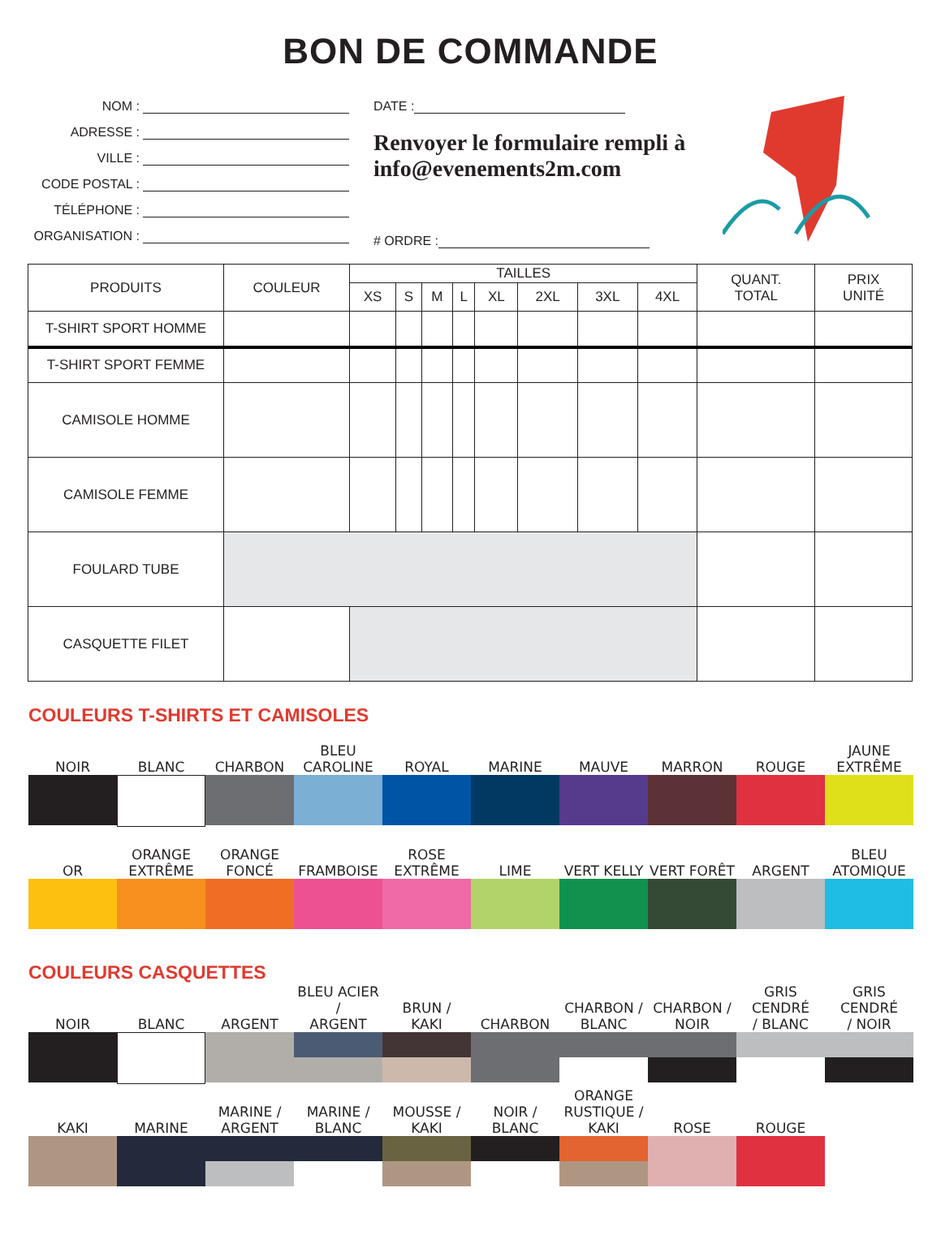BON DE COMMANDE
NOM :
ADRESSE :
VILLE :
CODE POSTAL :
TÉLÉPHONE :
ORGANISATION :
DATE :
Renvoyer le formulaire rempli à
info@evenements2m.com
# ORDRE :
| PRODUITS | COULEUR | TAILLES | | | | | | | | QUANT. TOTAL | PRIX UNITÉ |
| --- | --- | --- | --- | --- | --- | --- | --- | --- | --- | --- | --- |
| | | XS | S | M | L | XL | 2XL | 3XL | 4XL | | |
| T-SHIRT SPORT HOMME | | | | | | | | | | | |
| T-SHIRT SPORT FEMME | | | | | | | | | | | |
| CAMISOLE HOMME | | | | | | | | | | | |
| CAMISOLE FEMME | | | | | | | | | | | |
| FOULARD TUBE | | | | | | | | | | | |
| CASQUETTE FILET | | | | | | | | | | | |
COULEURS T-SHIRTS ET CAMISOLES
NOIR
BLANC
CHARBON
BLEU CAROLINE
ROYAL
MARINE
MAUVE
MARRON
ROUGE
JAUNE
EXTRÊME
OR
ORANGE
EXTRÊME
ORANGE
FONCÉ
FRAMBOISE
ROSE EXTRÊME
LIME
VERT KELLY
VERT FORÊT
ARGENT
BLEU ATOMIQUE
COULEURS CASQUETTES
NOIR
BLANC
ARGENT
BLEU ACIER /
ARGENT
BRUN /
KAKI
CHARBON
CHARBON /
BLANC
CHARBON /
NOIR
GRIS CENDRÉ
/ BLANC
GRIS CENDRÉ
/ NOIR
KAKI
MARINE
MARINE /
ARGENT
MARINE /
BLANC
MOUSSE /
KAKI
NOIR /
BLANC
ORANGE
RUSTIQUE / KAKI
ROSE
ROUGE